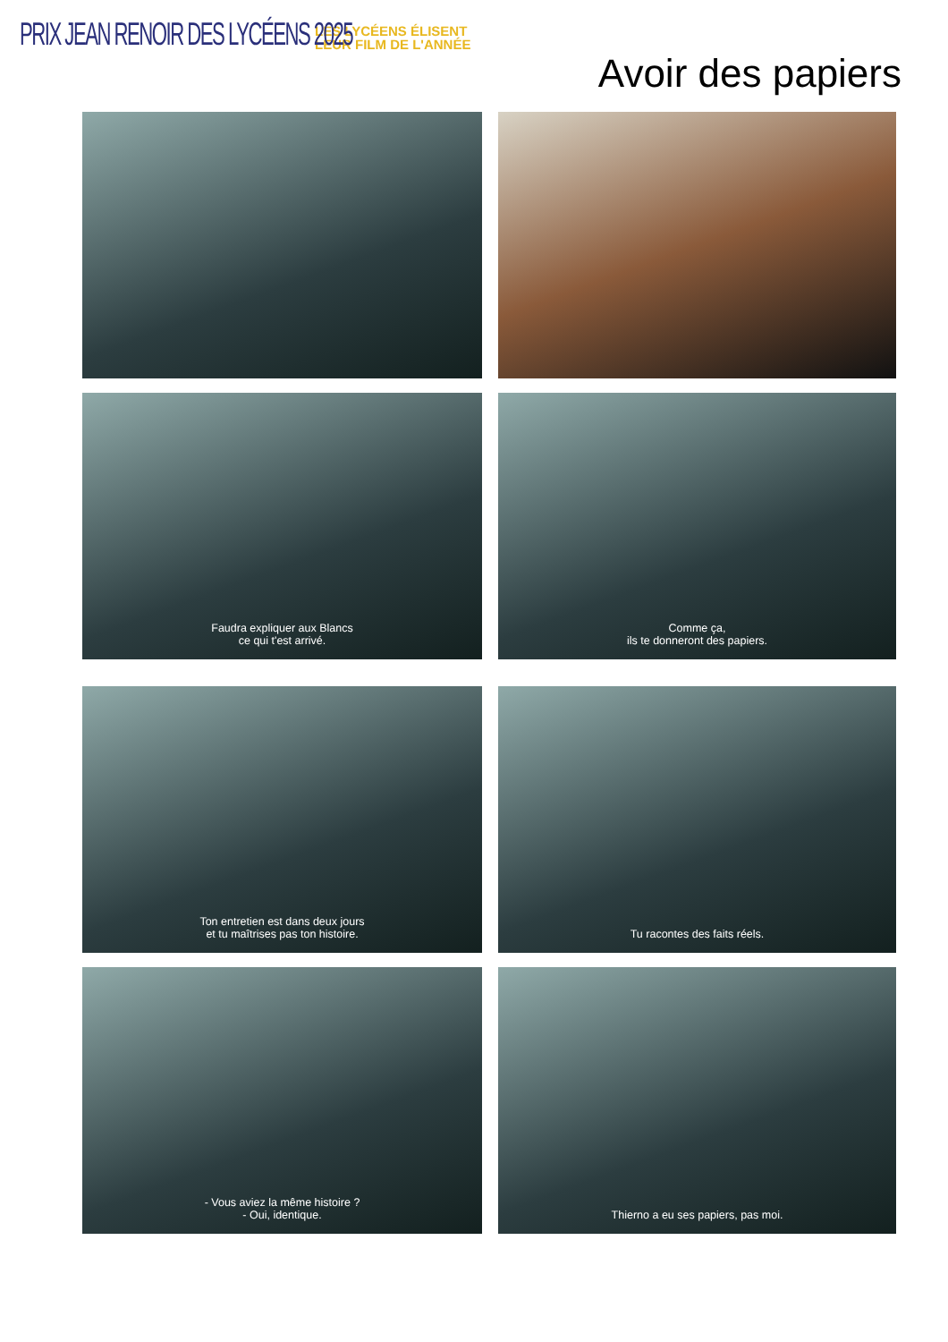PRIX JEAN RENOIR DES LYCÉENS 2025
LES LYCÉENS ÉLISENT
LEUR FILM DE L'ANNÉE
Avoir des papiers
Faudra expliquer aux Blancs
ce qui t'est arrivé.
Comme ça,
ils te donneront des papiers.
Ton entretien est dans deux jours
et tu maîtrises pas ton histoire.
Tu racontes des faits réels.
- Vous aviez la même histoire ?
- Oui, identique.
Thierno a eu ses papiers, pas moi.